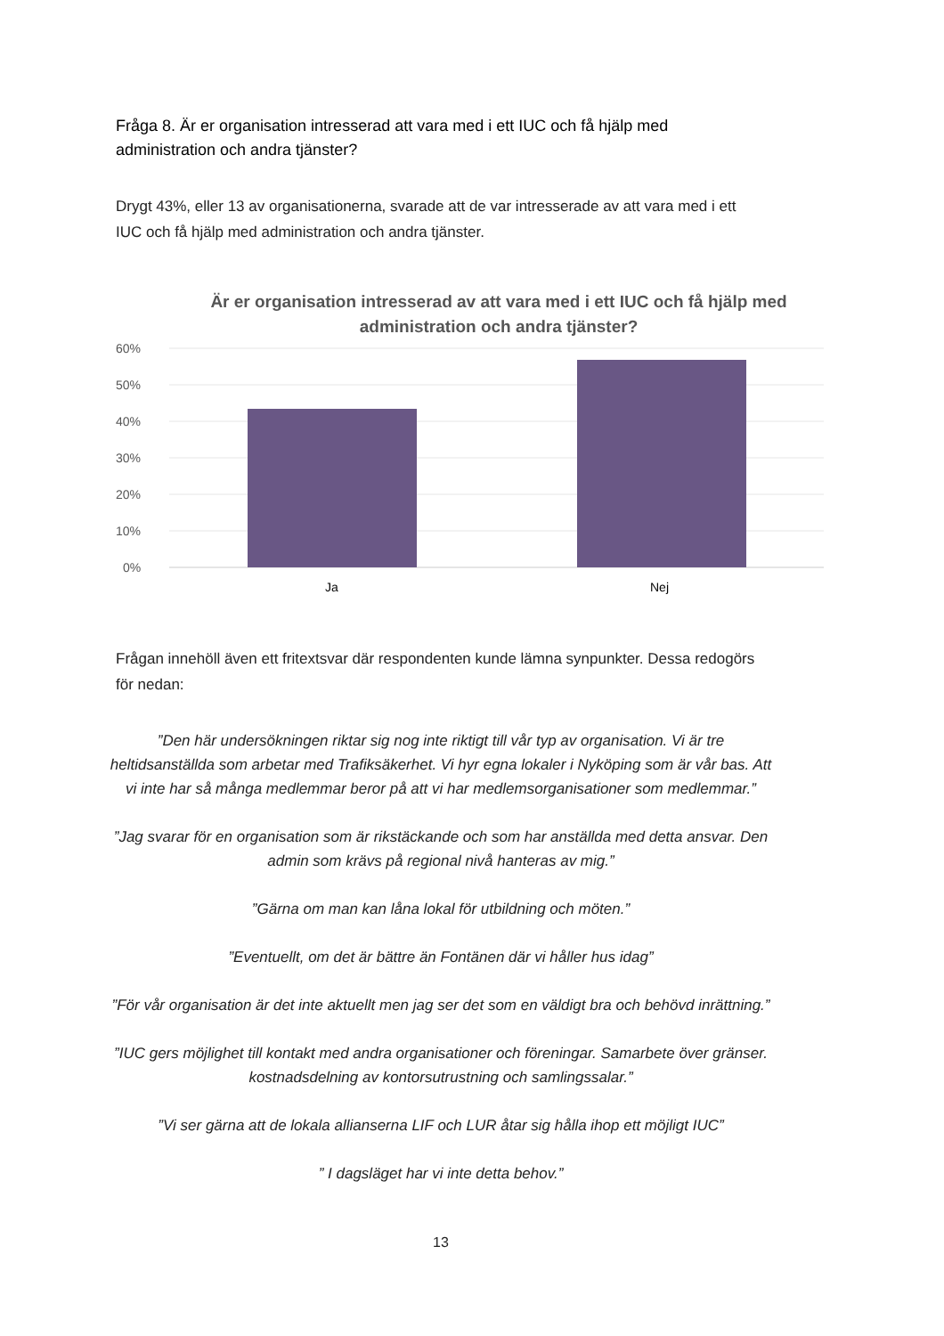Fråga 8. Är er organisation intresserad att vara med i ett IUC och få hjälp med administration och andra tjänster?
Drygt 43%, eller 13 av organisationerna, svarade att de var intresserade av att vara med i ett IUC och få hjälp med administration och andra tjänster.
Är er organisation intresserad av att vara med i ett IUC och få hjälp med administration och andra tjänster?
60%
50%
40%
30%
20%
10%
0%
Ja
Nej
Frågan innehöll även ett fritextsvar där respondenten kunde lämna synpunkter. Dessa redogörs för nedan:
”Den här undersökningen riktar sig nog inte riktigt till vår typ av organisation. Vi är tre heltidsanställda som arbetar med Trafiksäkerhet. Vi hyr egna lokaler i Nyköping som är vår bas. Att vi inte har så många medlemmar beror på att vi har medlemsorganisationer som medlemmar.”
”Jag svarar för en organisation som är rikstäckande och som har anställda med detta ansvar. Den admin som krävs på regional nivå hanteras av mig.”
”Gärna om man kan låna lokal för utbildning och möten.”
”Eventuellt, om det är bättre än Fontänen där vi håller hus idag”
”För vår organisation är det inte aktuellt men jag ser det som en väldigt bra och behövd inrättning.”
”IUC gers möjlighet till kontakt med andra organisationer och föreningar. Samarbete över gränser. kostnadsdelning av kontorsutrustning och samlingssalar.”
”Vi ser gärna att de lokala allianserna LIF och LUR åtar sig hålla ihop ett möjligt IUC”
” I dagsläget har vi inte detta behov.”
13